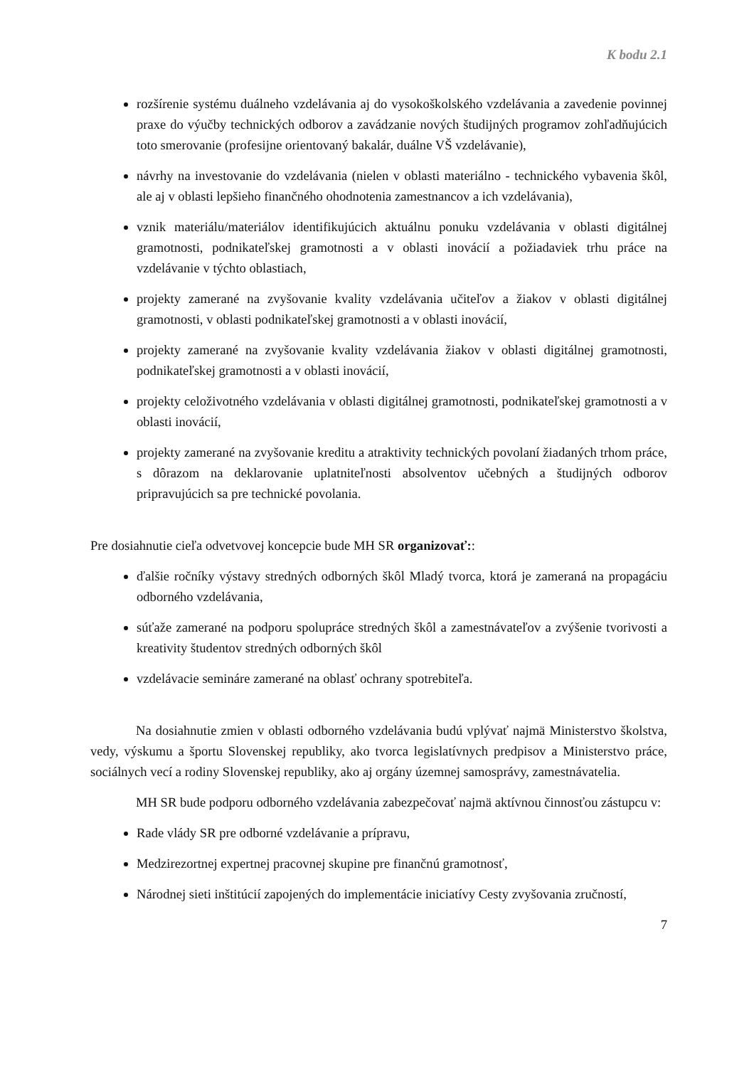K bodu 2.1
rozšírenie systému duálneho vzdelávania aj do vysokoškolského vzdelávania a zavedenie povinnej praxe do výučby technických odborov a zavádzanie nových študijných programov zohľadňujúcich toto smerovanie (profesijne orientovaný bakalár, duálne VŠ vzdelávanie),
návrhy na investovanie do vzdelávania (nielen v oblasti materiálno - technického vybavenia škôl, ale aj v oblasti lepšieho finančného ohodnotenia zamestnancov a ich vzdelávania),
vznik materiálu/materiálov identifikujúcich aktuálnu ponuku vzdelávania v oblasti digitálnej gramotnosti, podnikateľskej gramotnosti a v oblasti inovácií a požiadaviek trhu práce na vzdelávanie v týchto oblastiach,
projekty zamerané na zvyšovanie kvality vzdelávania učiteľov a žiakov v oblasti digitálnej gramotnosti, v oblasti podnikateľskej gramotnosti a v oblasti inovácií,
projekty zamerané na zvyšovanie kvality vzdelávania žiakov v oblasti digitálnej gramotnosti, podnikateľskej gramotnosti a v oblasti inovácií,
projekty celoživotného vzdelávania v oblasti digitálnej gramotnosti, podnikateľskej gramotnosti a v oblasti inovácií,
projekty zamerané na zvyšovanie kreditu a atraktivity technických povolaní žiadaných trhom práce, s dôrazom na deklarovanie uplatniteľnosti absolventov učebných a študijných odborov pripravujúcich sa pre technické povolania.
Pre dosiahnutie cieľa odvetvovej koncepcie bude MH SR organizovať::
ďalšie ročníky výstavy stredných odborných škôl Mladý tvorca, ktorá je zameraná na propagáciu odborného vzdelávania,
súťaže zamerané na podporu spolupráce stredných škôl a zamestnávateľov a zvýšenie tvorivosti a kreativity študentov stredných odborných škôl
vzdelávacie semináre zamerané na oblasť ochrany spotrebiteľa.
Na dosiahnutie zmien v oblasti odborného vzdelávania budú vplývať najmä Ministerstvo školstva, vedy, výskumu a športu Slovenskej republiky, ako tvorca legislatívnych predpisov a Ministerstvo práce, sociálnych vecí a rodiny Slovenskej republiky, ako aj orgány územnej samosprávy, zamestnávatelia.
MH SR bude podporu odborného vzdelávania zabezpečovať najmä aktívnou činnosťou zástupcu v:
Rade vlády SR pre odborné vzdelávanie a prípravu,
Medzirezortnej expertnej pracovnej skupine pre finančnú gramotnosť,
Národnej sieti inštitúcií zapojených do implementácie iniciatívy Cesty zvyšovania zručností,
7